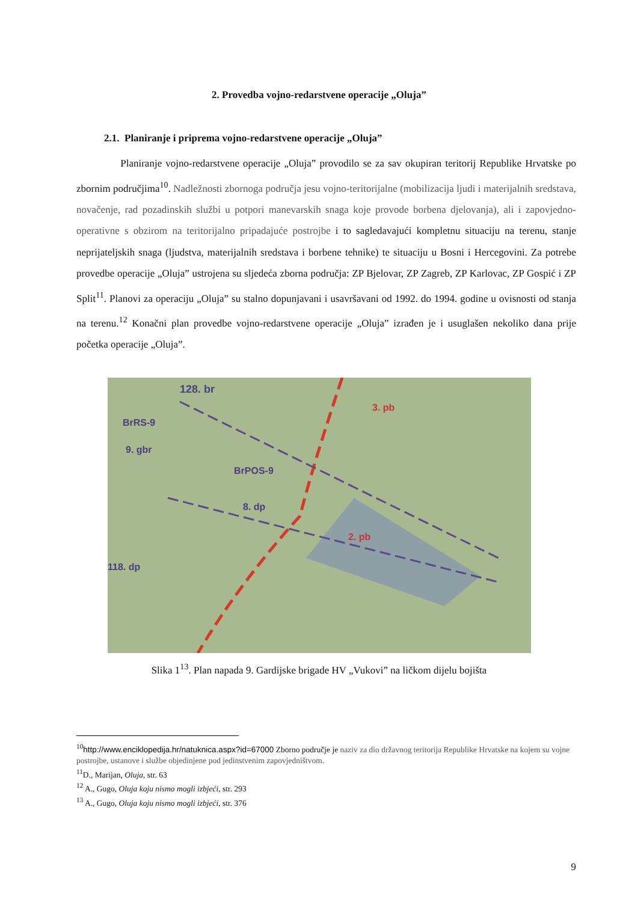2. Provedba vojno-redarstvene operacije „Oluja”
2.1. Planiranje i priprema vojno-redarstvene operacije „Oluja”
Planiranje vojno-redarstvene operacije „Oluja” provodilo se za sav okupiran teritorij Republike Hrvatske po zbornim područjima<sup>10</sup>. Nadležnosti zbornoga područja jesu vojno-teritorijalne (mobilizacija ljudi i materijalnih sredstava, novačenje, rad pozadinskih službi u potpori manevarskih snaga koje provode borbena djelovanja), ali i zapovjedno-operativne s obzirom na teritorijalno pripadajuće postrojbe i to sagledavajući kompletnu situaciju na terenu, stanje neprijateljskih snaga (ljudstva, materijalnih sredstava i borbene tehnike) te situaciju u Bosni i Hercegovini. Za potrebe provedbe operacije „Oluja” ustrojena su sljedeća zborna područja: ZP Bjelovar, ZP Zagreb, ZP Karlovac, ZP Gospić i ZP Split<sup>11</sup>. Planovi za operaciju „Oluja” su stalno dopunjavani i usavršavani od 1992. do 1994. godine u ovisnosti od stanja na terenu.<sup>12</sup> Konačni plan provedbe vojno-redarstvene operacije „Oluja” izrađen je i usuglašen nekoliko dana prije početka operacije „Oluja”.
128. br
BrRS-9
9. gbr
3. pb
BrPOS-9
2. pb
8. dp
118. dp
Slika 1<sup>13</sup>. Plan napada 9. Gardijske brigade HV „Vukovi” na ličkom dijelu bojišta
<sup>10</sup> http://www.enciklopedija.hr/natuknica.aspx?id=67000 Zborno područje je naziv za dio državnog teritorija Republike Hrvatske na kojem su vojne postrojbe, ustanove i službe objedinjene pod jedinstvenim zapovjedništvom.
<sup>11</sup> D., Marijan, Oluja, str. 63
<sup>12</sup> A., Gugo, Oluja koju nismo mogli izbjeći, str. 293
<sup>13</sup> A., Gugo, Oluja koju nismo mogli izbjeći, str. 376
9